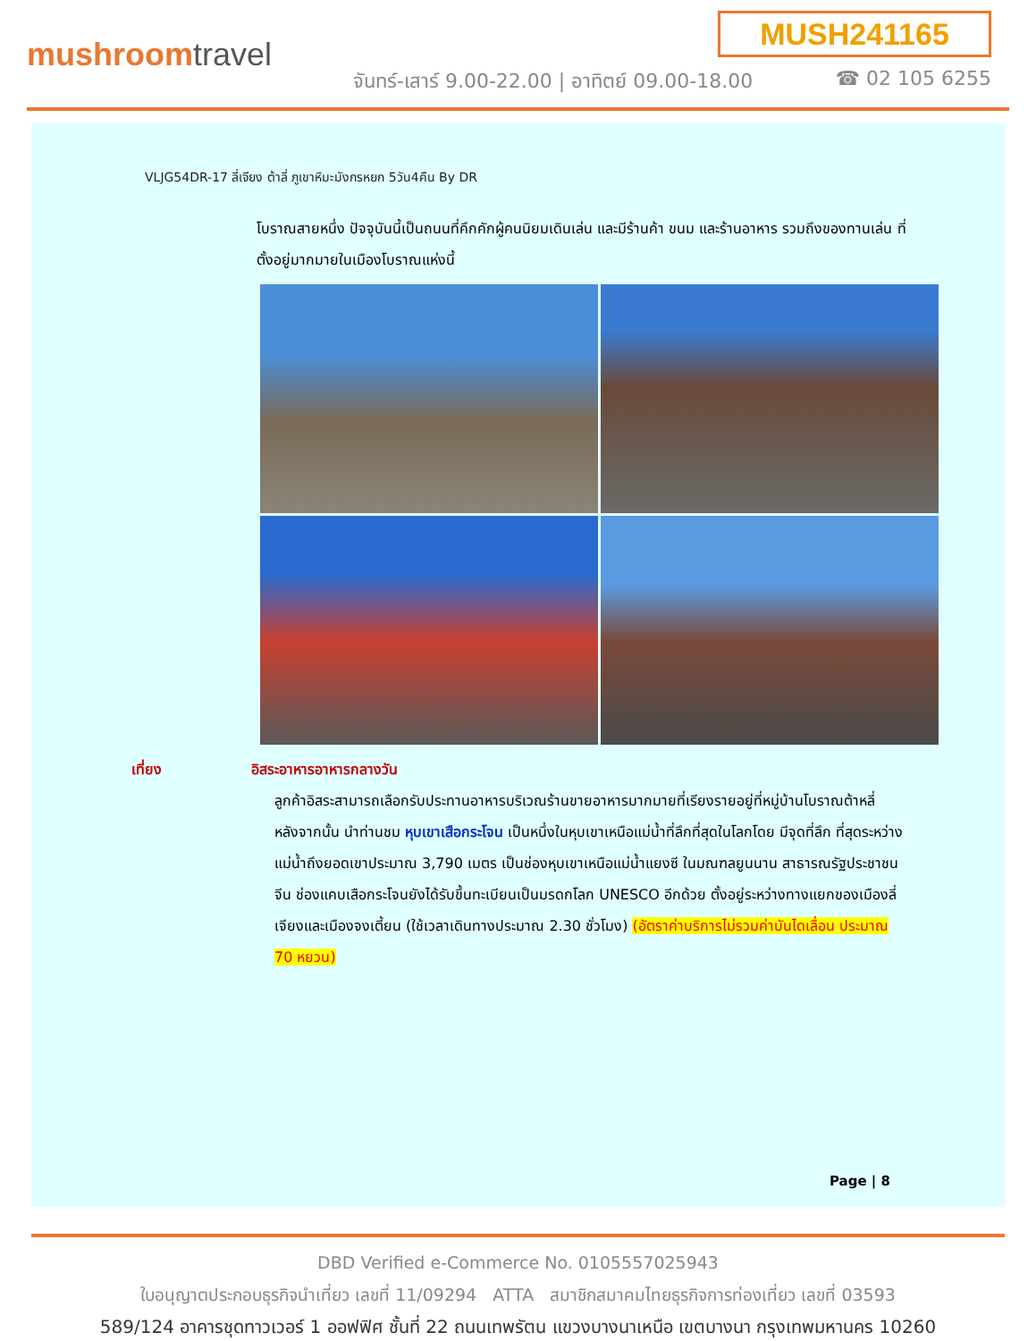MUSH241165
mushroomtravel
จันทร์-เสาร์ 9.00-22.00 | อาทิตย์ 09.00-18.00
☎ 02 105 6255
VLJG54DR-17 ลี่เจียง ต้าลี่ ภูเขาหิมะมังกรหยก 5วัน4คืน By DR
โบราณสายหนึ่ง ปัจจุบันนี้เป็นถนนที่คึกคักผู้คนนิยมเดินเล่น และมีร้านค้า ขนม และร้านอาหาร รวมถึงของทานเล่น ที่ตั้งอยู่มากมายในเมืองโบราณแห่งนี้
เที่ยง อิสระอาหารอาหารกลางวัน
ลูกค้าอิสระสามารถเลือกรับประทานอาหารบริเวณร้านขายอาหารมากมายที่เรียงรายอยู่ที่หมู่บ้านโบราณต้าหลี่
หลังจากนั้น นำท่านชม หุบเขาเสือกระโจน เป็นหนึ่งในหุบเขาเหนือแม่น้ำที่ลึกที่สุดในโลกโดย มีจุดที่ลึก ที่สุดระหว่างแม่น้ำถึงยอดเขาประมาณ 3,790 เมตร เป็นช่องหุบเขาเหนือแม่น้ำแยงซี ในมณฑลยูนนาน สาธารณรัฐประชาชนจีน ช่องแคบเสือกระโจนยังได้รับขึ้นทะเบียนเป็นมรดกโลก UNESCO อีกด้วย ตั้งอยู่ระหว่างทางแยกของเมืองลี่เจียงและเมืองจงเตี้ยน (ใช้เวลาเดินทางประมาณ 2.30 ชั่วโมง) (อัตราค่าบริการไม่รวมค่าบันไดเลื่อน ประมาณ 70 หยวน)
Page | 8
DBD Verified e-Commerce No. 0105557025943
ใบอนุญาตประกอบธุรกิจนำเที่ยว เลขที่ 11/09294 ATTA สมาชิกสมาคมไทยธุรกิจการท่องเที่ยว เลขที่ 03593
589/124 อาคารชุดทาวเวอร์ 1 ออฟฟิศ ชั้นที่ 22 ถนนเทพรัตน แขวงบางนาเหนือ เขตบางนา กรุงเทพมหานคร 10260